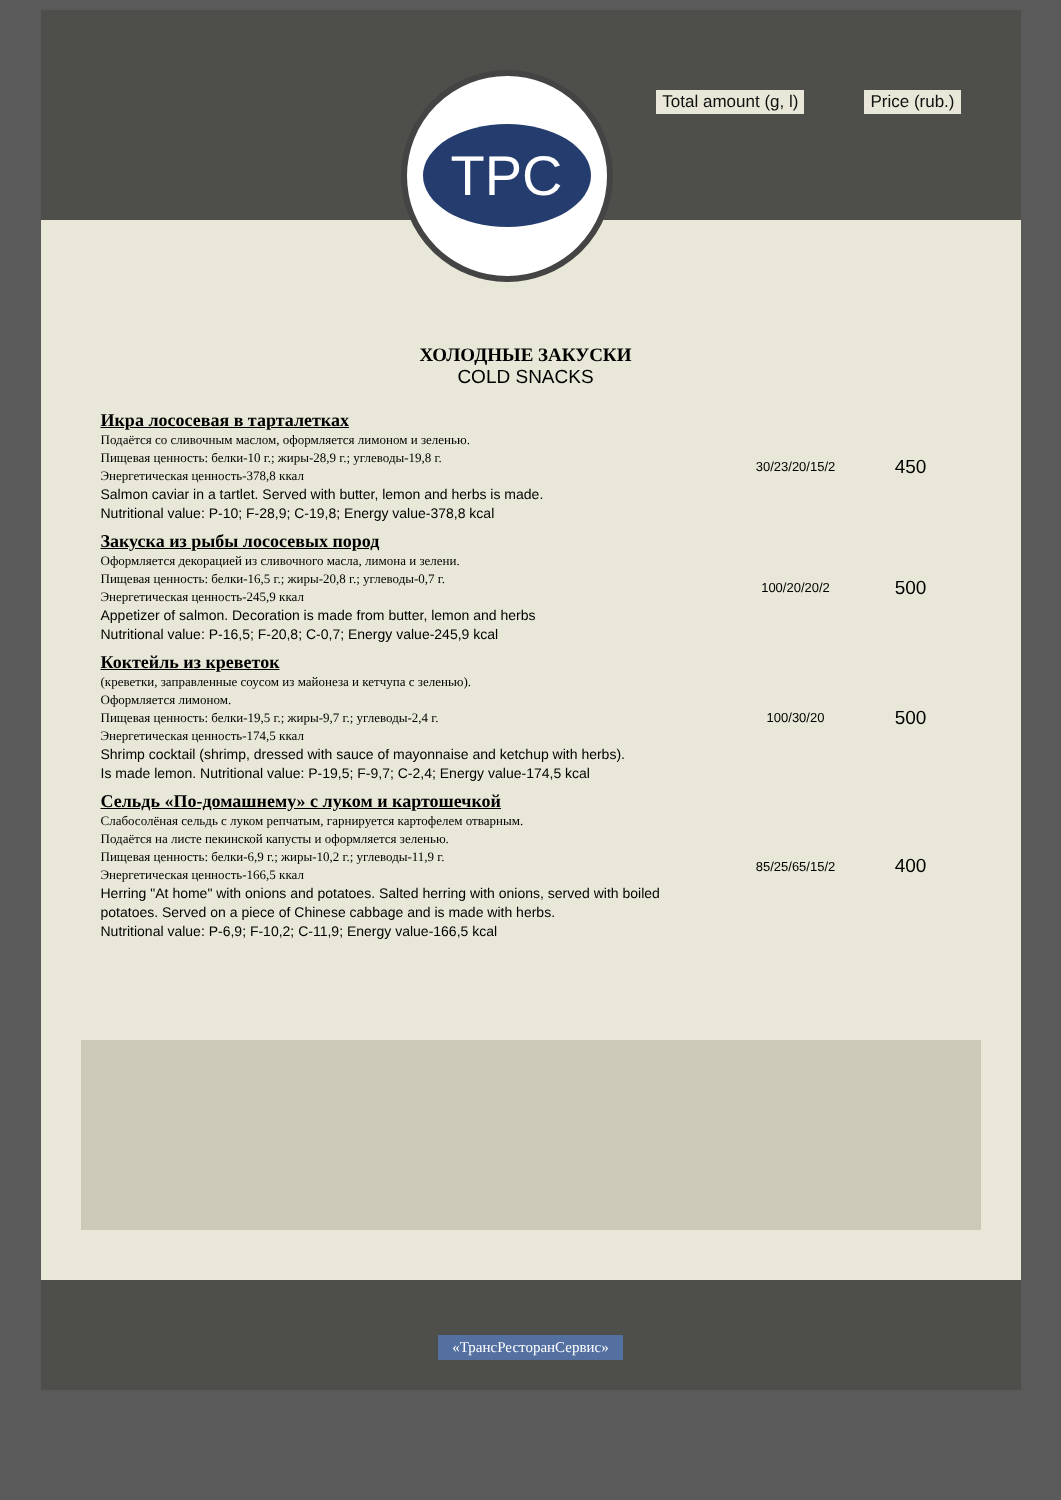Total amount (g, l) Price (rub.)
TPC
ХОЛОДНЫЕ ЗАКУСКИ
COLD SNACKS
| Икра лососевая в тарталетках Подаётся со сливочным маслом, оформляется лимоном и зеленью. Пищевая ценность: белки-10 г.; жиры-28,9 г.; углеводы-19,8 г. Энергетическая ценность-378,8 ккал Salmon caviar in a tartlet. Served with butter, lemon and herbs is made. Nutritional value: P-10; F-28,9; C-19,8; Energy value-378,8 kcal | 30/23/20/15/2 | 450 |
| Закуска из рыбы лососевых пород Оформляется декорацией из сливочного масла, лимона и зелени. Пищевая ценность: белки-16,5 г.; жиры-20,8 г.; углеводы-0,7 г. Энергетическая ценность-245,9 ккал Appetizer of salmon. Decoration is made from butter, lemon and herbs Nutritional value: P-16,5; F-20,8; C-0,7; Energy value-245,9 kcal | 100/20/20/2 | 500 |
| Коктейль из креветок (креветки, заправленные соусом из майонеза и кетчупа с зеленью). Оформляется лимоном. Пищевая ценность: белки-19,5 г.; жиры-9,7 г.; углеводы-2,4 г. Энергетическая ценность-174,5 ккал Shrimp cocktail (shrimp, dressed with sauce of mayonnaise and ketchup with herbs). Is made lemon. Nutritional value: P-19,5; F-9,7; C-2,4; Energy value-174,5 kcal | 100/30/20 | 500 |
| Сельдь «По-домашнему» с луком и картошечкой Слабосолёная сельдь с луком репчатым, гарнируется картофелем отварным. Подаётся на листе пекинской капусты и оформляется зеленью. Пищевая ценность: белки-6,9 г.; жиры-10,2 г.; углеводы-11,9 г. Энергетическая ценность-166,5 ккал Herring "At home" with onions and potatoes. Salted herring with onions, served with boiled potatoes. Served on a piece of Chinese cabbage and is made with herbs. Nutritional value: P-6,9; F-10,2; C-11,9; Energy value-166,5 kcal | 85/25/65/15/2 | 400 |
«ТрансРесторанСервис»